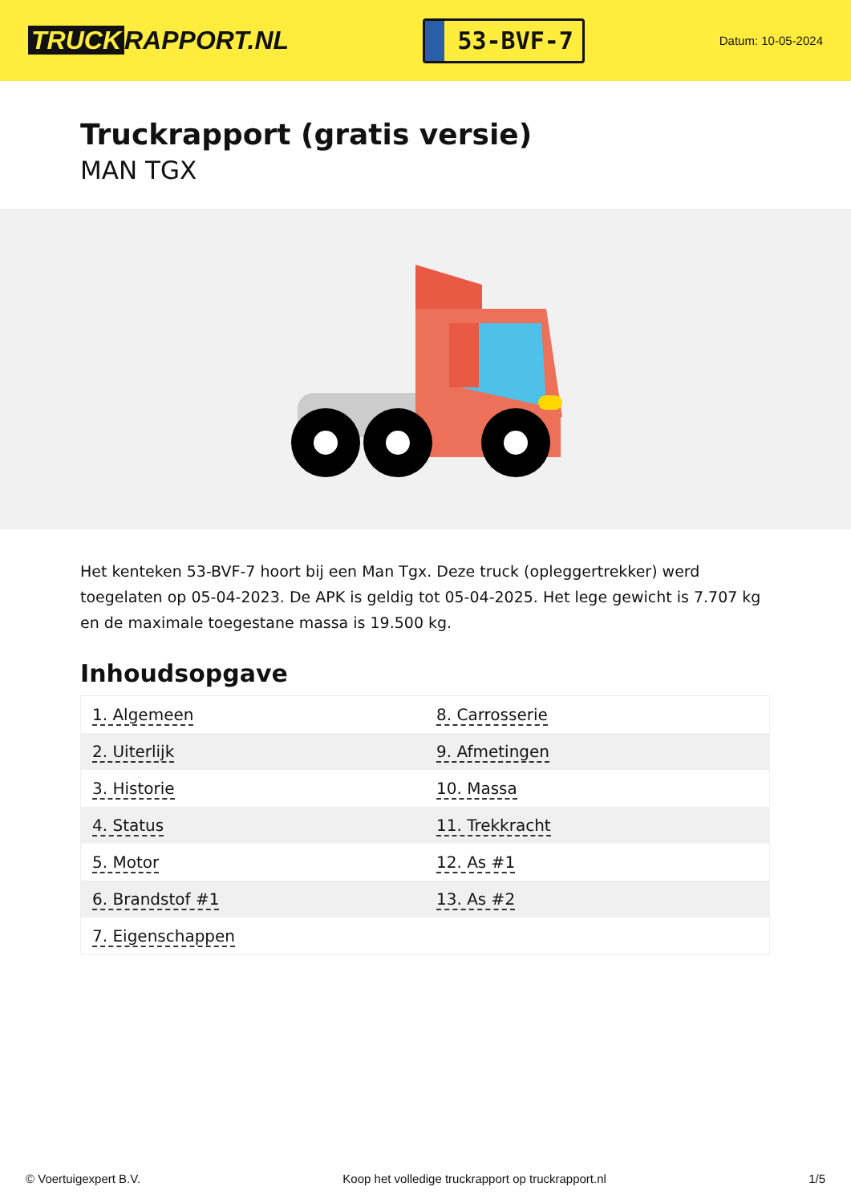TRUCK RAPPORT.NL
53-BVF-7
Datum: 10-05-2024
Truckrapport (gratis versie)
MAN TGX
Het kenteken 53-BVF-7 hoort bij een Man Tgx. Deze truck (opleggertrekker) werd toegelaten op 05-04-2023. De APK is geldig tot 05-04-2025. Het lege gewicht is 7.707 kg en de maximale toegestane massa is 19.500 kg.
Inhoudsopgave
| 1. Algemeen | 8. Carrosserie |
| 2. Uiterlijk | 9. Afmetingen |
| 3. Historie | 10. Massa |
| 4. Status | 11. Trekkracht |
| 5. Motor | 12. As #1 |
| 6. Brandstof #1 | 13. As #2 |
| 7. Eigenschappen | |
© Voertuigexpert B.V. Koop het volledige truckrapport op truckrapport.nl 1/5